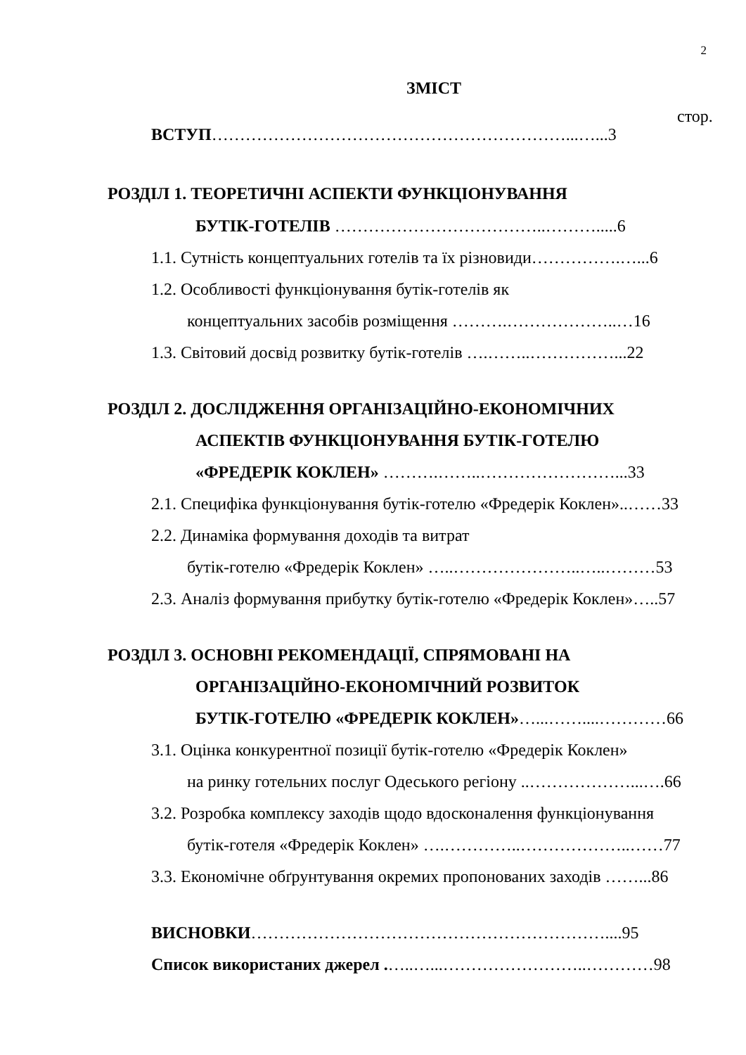2
ЗМІСТ
стор.
ВСТУП………………………………………………………...…...3
РОЗДІЛ 1. ТЕОРЕТИЧНІ АСПЕКТИ ФУНКЦІОНУВАННЯ
БУТІК-ГОТЕЛІВ ………………………………..……….....6
1.1. Сутність концептуальних готелів та їх різновиди…………….…...6
1.2. Особливості функціонування бутік-готелів як
концептуальних засобів розміщення ……….………………..…16
1.3. Світовий досвід розвитку бутік-готелів ….……..……………...22
РОЗДІЛ 2. ДОСЛІДЖЕННЯ ОРГАНІЗАЦІЙНО-ЕКОНОМІЧНИХ
АСПЕКТІВ ФУНКЦІОНУВАННЯ БУТІК-ГОТЕЛЮ
«ФРЕДЕРІК КОКЛЕН» ……….……..……………………...33
2.1. Специфіка функціонування бутік-готелю «Фредерік Коклен»..……33
2.2. Динаміка формування доходів та витрат
бутік-готелю «Фредерік Коклен» …..…………………..…..………53
2.3. Аналіз формування прибутку бутік-готелю «Фредерік Коклен»…..57
РОЗДІЛ 3. ОСНОВНІ РЕКОМЕНДАЦІЇ, СПРЯМОВАНІ НА
ОРГАНІЗАЦІЙНО-ЕКОНОМІЧНИЙ РОЗВИТОК
БУТІК-ГОТЕЛЮ «ФРЕДЕРІК КОКЛЕН»…...……....…………66
3.1. Оцінка конкурентної позиції бутік-готелю «Фредерік Коклен»
на ринку готельних послуг Одеського регіону ..………………...….66
3.2. Розробка комплексу заходів щодо вдосконалення функціонування
бутік-готеля «Фредерік Коклен» ….…………..………………..……77
3.3. Економічне обґрунтування окремих пропонованих заходів ……...86
ВИСНОВКИ………………………………………………………....95
Список використаних джерел .…..…...……………………..…………98